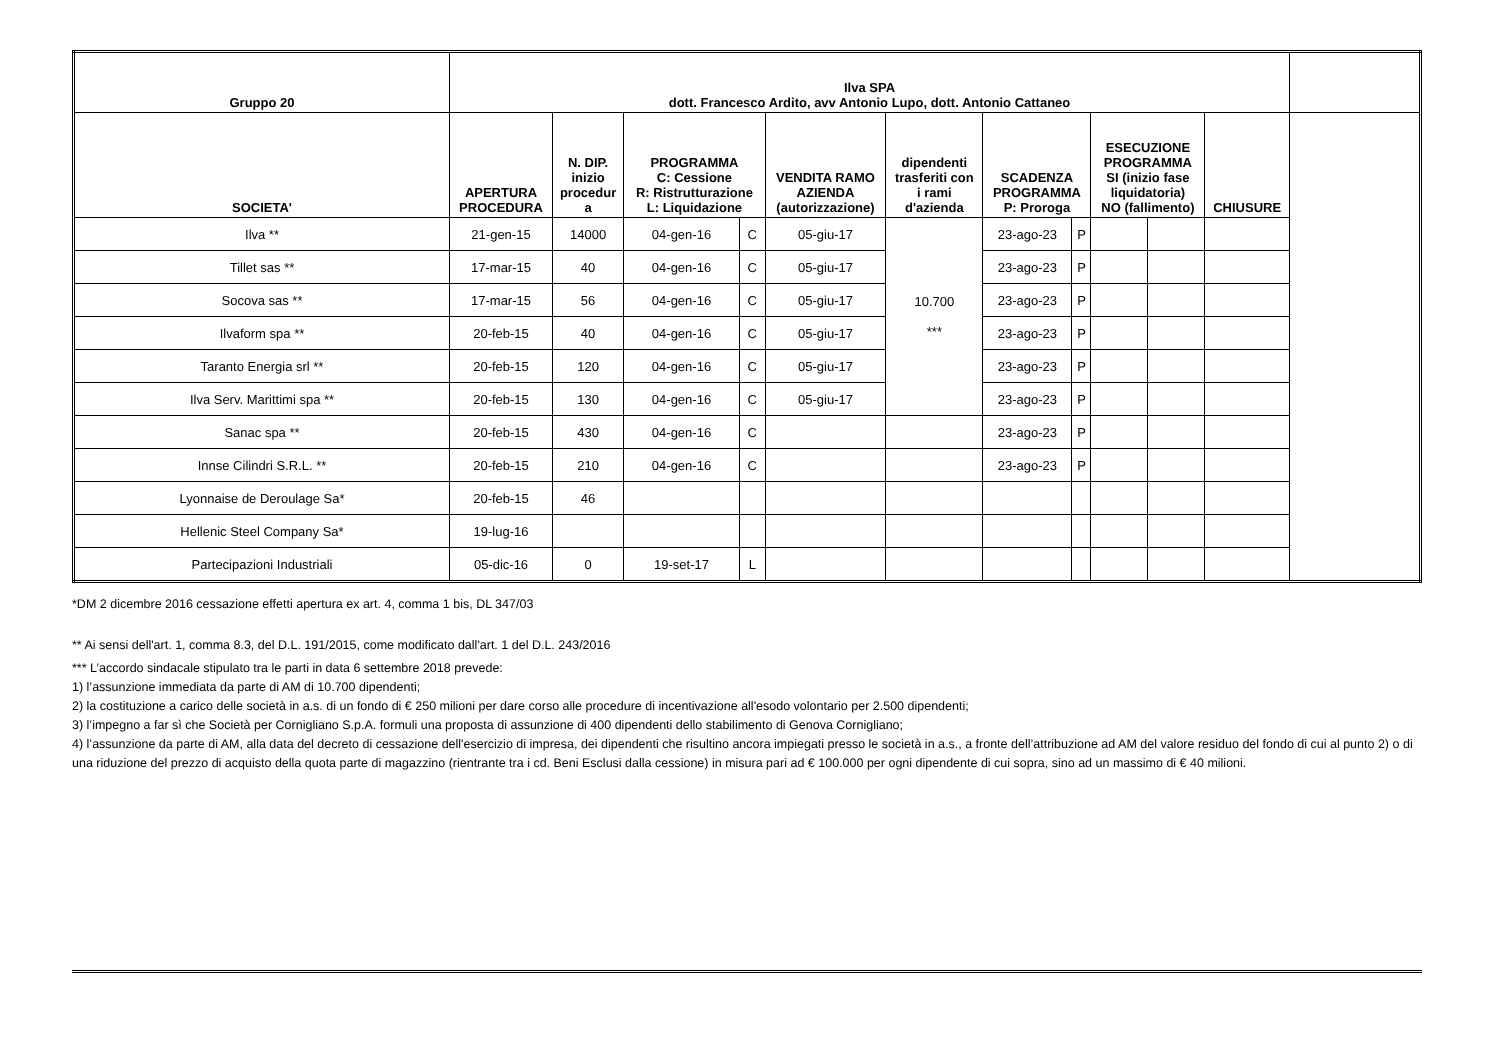| Gruppo 20 | Ilva SPA dott. Francesco Ardito, avv Antonio Lupo, dott. Antonio Cattaneo | | | | | | | | | | | |
| --- | --- | --- | --- | --- | --- | --- | --- | --- | --- | --- | --- | --- |
| SOCIETA' | APERTURA PROCEDURA | N. DIP. inizio procedur a | PROGRAMMA C: Cessione R: Ristrutturazione L: Liquidazione | | VENDITA RAMO AZIENDA (autorizzazione) | dipendenti trasferiti con i rami d'azienda | SCADENZA PROGRAMMA P: Proroga | | ESECUZIONE PROGRAMMA SI (inizio fase liquidatoria) NO (fallimento) | | CHIUSURE | |
| Ilva ** | 21-gen-15 | 14000 | 04-gen-16 | C | 05-giu-17 | 10.700 *** | 23-ago-23 | P | | | | |
| Tillet sas ** | 17-mar-15 | 40 | 04-gen-16 | C | 05-giu-17 | | 23-ago-23 | P | | | | |
| Socova sas ** | 17-mar-15 | 56 | 04-gen-16 | C | 05-giu-17 | | 23-ago-23 | P | | | | |
| Ilvaform spa ** | 20-feb-15 | 40 | 04-gen-16 | C | 05-giu-17 | | 23-ago-23 | P | | | | |
| Taranto Energia srl ** | 20-feb-15 | 120 | 04-gen-16 | C | 05-giu-17 | | 23-ago-23 | P | | | | |
| Ilva Serv. Marittimi spa ** | 20-feb-15 | 130 | 04-gen-16 | C | 05-giu-17 | | 23-ago-23 | P | | | | |
| Sanac spa ** | 20-feb-15 | 430 | 04-gen-16 | C | | | 23-ago-23 | P | | | | |
| Innse Cilindri S.R.L. ** | 20-feb-15 | 210 | 04-gen-16 | C | | | 23-ago-23 | P | | | | |
| Lyonnaise de Deroulage Sa* | 20-feb-15 | 46 | | | | | | | | | | |
| Hellenic Steel Company Sa* | 19-lug-16 | | | | | | | | | | | |
| Partecipazioni Industriali | 05-dic-16 | 0 | 19-set-17 | L | | | | | | | | |
*DM 2 dicembre 2016 cessazione effetti apertura ex art. 4, comma 1 bis, DL 347/03
** Ai sensi dell'art. 1, comma 8.3, del D.L. 191/2015, come modificato dall'art. 1 del D.L. 243/2016
*** L’accordo sindacale stipulato tra le parti in data 6 settembre 2018 prevede:
1) l’assunzione immediata da parte di AM di 10.700 dipendenti;
2) la costituzione a carico delle società in a.s. di un fondo di € 250 milioni per dare corso alle procedure di incentivazione all'esodo volontario per 2.500 dipendenti;
3) l’impegno a far sì che Società per Cornigliano S.p.A. formuli una proposta di assunzione di 400 dipendenti dello stabilimento di Genova Cornigliano;
4) l’assunzione da parte di AM, alla data del decreto di cessazione dell'esercizio di impresa, dei dipendenti che risultino ancora impiegati presso le società in a.s., a fronte dell’attribuzione ad AM del valore residuo del fondo di cui al punto 2) o di una riduzione del prezzo di acquisto della quota parte di magazzino (rientrante tra i cd. Beni Esclusi dalla cessione) in misura pari ad € 100.000 per ogni dipendente di cui sopra, sino ad un massimo di € 40 milioni.